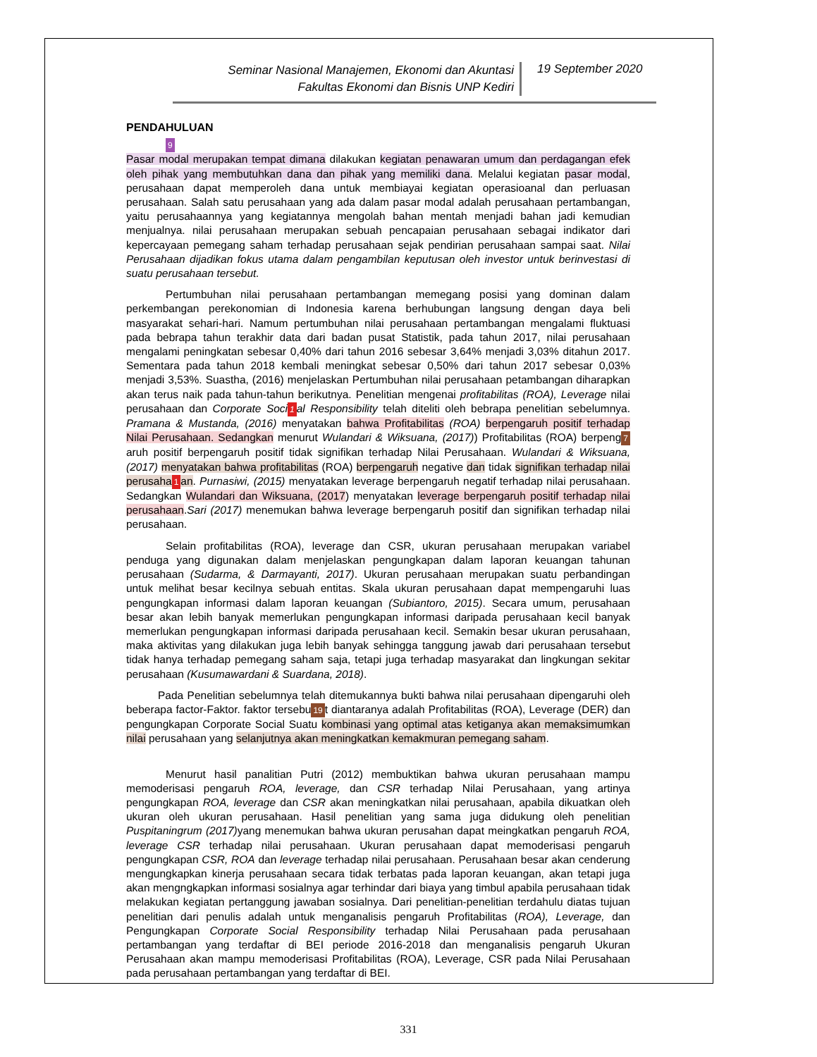Seminar Nasional Manajemen, Ekonomi dan Akuntasi
Fakultas Ekonomi dan Bisnis UNP Kediri
19 September 2020
PENDAHULUAN
9
Pasar modal merupakan tempat dimana dilakukan kegiatan penawaran umum dan perdagangan efek oleh pihak yang membutuhkan dana dan pihak yang memiliki dana. Melalui kegiatan pasar modal, perusahaan dapat memperoleh dana untuk membiayai kegiatan operasioanal dan perluasan perusahaan. Salah satu perusahaan yang ada dalam pasar modal adalah perusahaan pertambangan, yaitu perusahaannya yang kegiatannya mengolah bahan mentah menjadi bahan jadi kemudian menjualnya. nilai perusahaan merupakan sebuah pencapaian perusahaan sebagai indikator dari kepercayaan pemegang saham terhadap perusahaan sejak pendirian perusahaan sampai saat. Nilai Perusahaan dijadikan fokus utama dalam pengambilan keputusan oleh investor untuk berinvestasi di suatu perusahaan tersebut.
Pertumbuhan nilai perusahaan pertambangan memegang posisi yang dominan dalam perkembangan perekonomian di Indonesia karena berhubungan langsung dengan daya beli masyarakat sehari-hari. Namum pertumbuhan nilai perusahaan pertambangan mengalami fluktuasi pada bebrapa tahun terakhir data dari badan pusat Statistik, pada tahun 2017, nilai perusahaan mengalami peningkatan sebesar 0,40% dari tahun 2016 sebesar 3,64% menjadi 3,03% ditahun 2017. Sementara pada tahun 2018 kembali meningkat sebesar 0,50% dari tahun 2017 sebesar 0,03% menjadi 3,53%. Suastha, (2016) menjelaskan Pertumbuhan nilai perusahaan petambangan diharapkan akan terus naik pada tahun-tahun berikutnya. Penelitian mengenai profitabilitas (ROA), Leverage nilai perusahaan dan Corporate Soci 1 al Responsibility telah diteliti oleh bebrapa penelitian sebelumnya. Pramana & Mustanda, (2016) menyatakan bahwa Profitabilitas (ROA) berpengaruh positif terhadap Nilai Perusahaan. Sedangkan menurut Wulandari & Wiksuana, (2017)) Profitabilitas (ROA) berpeng 7 aruh positif berpengaruh positif tidak signifikan terhadap Nilai Perusahaan. Wulandari & Wiksuana, (2017) menyatakan bahwa profitabilitas (ROA) berpengaruh negative dan tidak signifikan terhadap nilai perusaha 1 an. Purnasiwi, (2015) menyatakan leverage berpengaruh negatif terhadap nilai perusahaan. Sedangkan Wulandari dan Wiksuana, (2017) menyatakan leverage berpengaruh positif terhadap nilai perusahaan.Sari (2017) menemukan bahwa leverage berpengaruh positif dan signifikan terhadap nilai perusahaan.
Selain profitabilitas (ROA), leverage dan CSR, ukuran perusahaan merupakan variabel penduga yang digunakan dalam menjelaskan pengungkapan dalam laporan keuangan tahunan perusahaan (Sudarma, & Darmayanti, 2017). Ukuran perusahaan merupakan suatu perbandingan untuk melihat besar kecilnya sebuah entitas. Skala ukuran perusahaan dapat mempengaruhi luas pengungkapan informasi dalam laporan keuangan (Subiantoro, 2015). Secara umum, perusahaan besar akan lebih banyak memerlukan pengungkapan informasi daripada perusahaan kecil banyak memerlukan pengungkapan informasi daripada perusahaan kecil. Semakin besar ukuran perusahaan, maka aktivitas yang dilakukan juga lebih banyak sehingga tanggung jawab dari perusahaan tersebut tidak hanya terhadap pemegang saham saja, tetapi juga terhadap masyarakat dan lingkungan sekitar perusahaan (Kusumawardani & Suardana, 2018).
Pada Penelitian sebelumnya telah ditemukannya bukti bahwa nilai perusahaan dipengaruhi oleh beberapa factor-Faktor. faktor tersebu 19 t diantaranya adalah Profitabilitas (ROA), Leverage (DER) dan pengungkapan Corporate Social Suatu kombinasi yang optimal atas ketiganya akan memaksimumkan nilai perusahaan yang selanjutnya akan meningkatkan kemakmuran pemegang saham.
Menurut hasil panalitian Putri (2012) membuktikan bahwa ukuran perusahaan mampu memoderisasi pengaruh ROA, leverage, dan CSR terhadap Nilai Perusahaan, yang artinya pengungkapan ROA, leverage dan CSR akan meningkatkan nilai perusahaan, apabila dikuatkan oleh ukuran oleh ukuran perusahaan. Hasil penelitian yang sama juga didukung oleh penelitian Puspitaningrum (2017) yang menemukan bahwa ukuran perusahan dapat meingkatkan pengaruh ROA, leverage CSR terhadap nilai perusahaan. Ukuran perusahaan dapat memoderisasi pengaruh pengungkapan CSR, ROA dan leverage terhadap nilai perusahaan. Perusahaan besar akan cenderung mengungkapkan kinerja perusahaan secara tidak terbatas pada laporan keuangan, akan tetapi juga akan mengngkapkan informasi sosialnya agar terhindar dari biaya yang timbul apabila perusahaan tidak melakukan kegiatan pertanggung jawaban sosialnya. Dari penelitian-penelitian terdahulu diatas tujuan penelitian dari penulis adalah untuk menganalisis pengaruh Profitabilitas (ROA), Leverage, dan Pengungkapan Corporate Social Responsibility terhadap Nilai Perusahaan pada perusahaan pertambangan yang terdaftar di BEI periode 2016-2018 dan menganalisis pengaruh Ukuran Perusahaan akan mampu memoderisasi Profitabilitas (ROA), Leverage, CSR pada Nilai Perusahaan pada perusahaan pertambangan yang terdaftar di BEI.
331